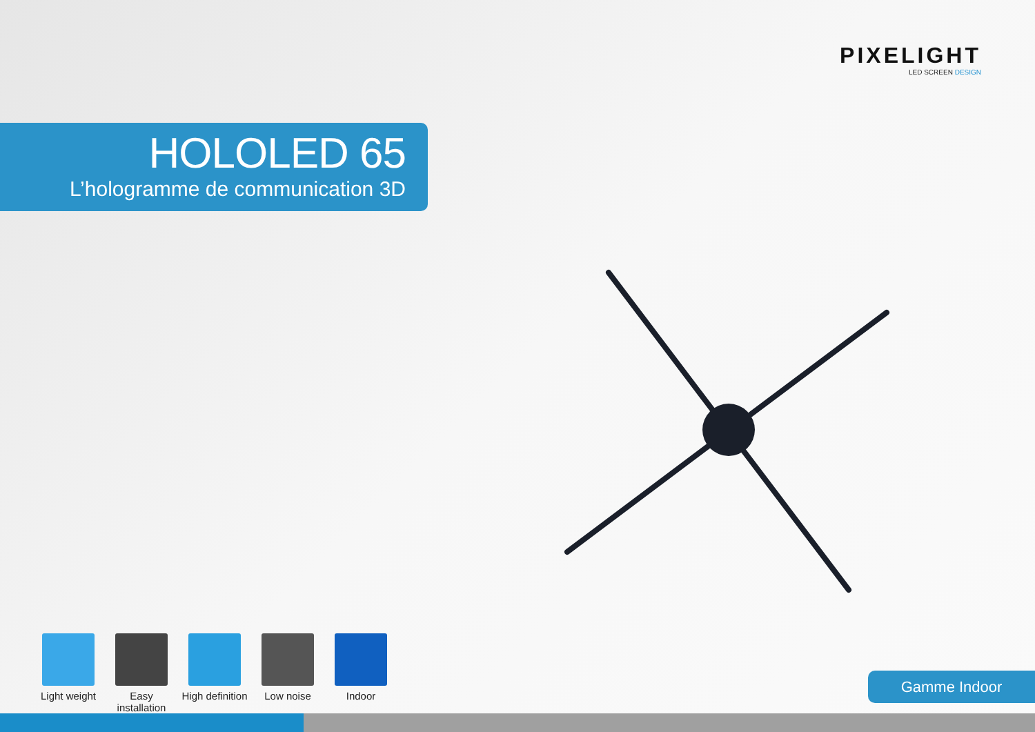PIXELIGHT
LED SCREEN DESIGN
HOLOLED 65
L’hologramme de communication 3D
Light weight
Easy installation
High definition
Low noise Indoor
Gamme Indoor